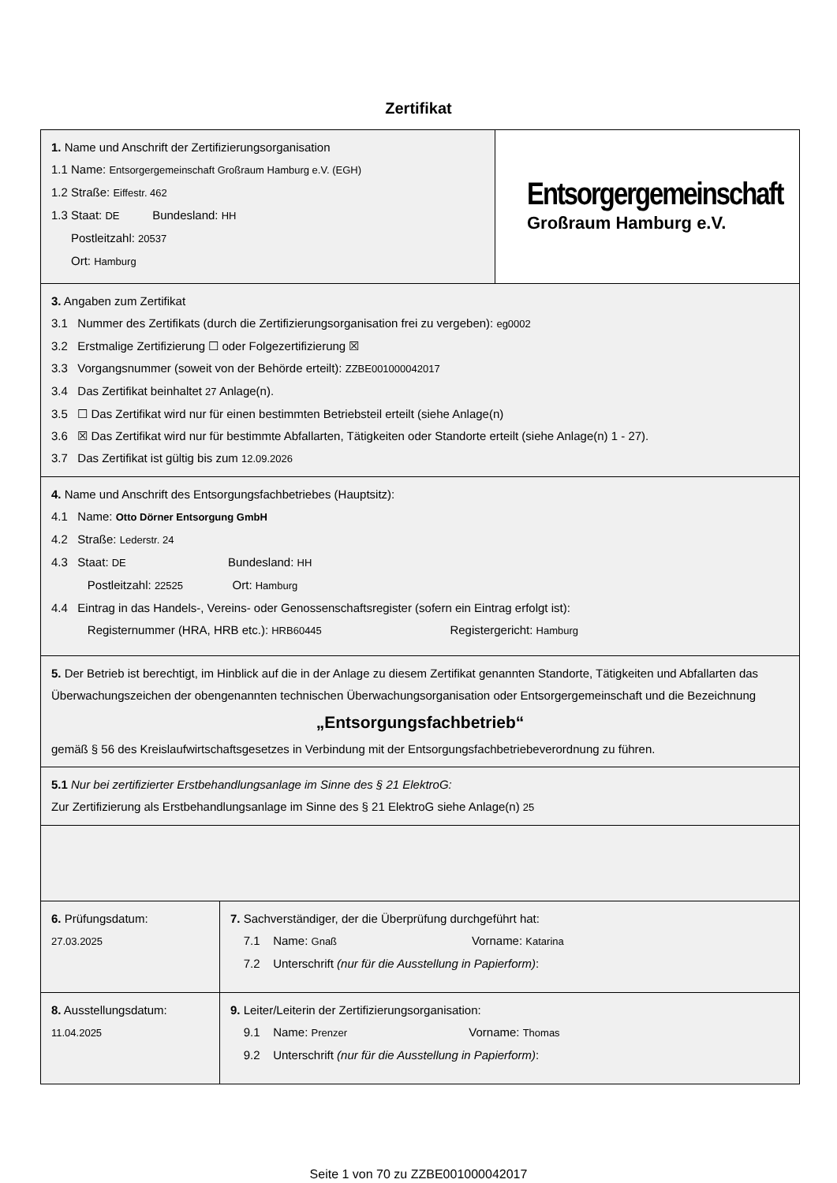Zertifikat
1. Name und Anschrift der Zertifizierungsorganisation
1.1 Name: Entsorgergemeinschaft Großraum Hamburg e.V. (EGH)
1.2 Straße: Eiffestr. 462
1.3 Staat: DE Bundesland: HH
Postleitzahl: 20537
Ort: Hamburg
Entsorgergemeinschaft
Großraum Hamburg e.V.
3. Angaben zum Zertifikat
3.1 Nummer des Zertifikats (durch die Zertifizierungsorganisation frei zu vergeben): eg0002
3.2 Erstmalige Zertifizierung ☐ oder Folgezertifizierung ☒
3.3 Vorgangsnummer (soweit von der Behörde erteilt): ZZBE001000042017
3.4 Das Zertifikat beinhaltet 27 Anlage(n).
3.5 ☐ Das Zertifikat wird nur für einen bestimmten Betriebsteil erteilt (siehe Anlage(n)
3.6 ☒ Das Zertifikat wird nur für bestimmte Abfallarten, Tätigkeiten oder Standorte erteilt (siehe Anlage(n) 1 - 27).
3.7 Das Zertifikat ist gültig bis zum 12.09.2026
4. Name und Anschrift des Entsorgungsfachbetriebes (Hauptsitz):
4.1 Name: Otto Dörner Entsorgung GmbH
4.2 Straße: Lederstr. 24
4.3 Staat: DE Bundesland: HH
Postleitzahl: 22525 Ort: Hamburg
4.4 Eintrag in das Handels-, Vereins- oder Genossenschaftsregister (sofern ein Eintrag erfolgt ist):
Registernummer (HRA, HRB etc.): HRB60445 Registergericht: Hamburg
5. Der Betrieb ist berechtigt, im Hinblick auf die in der Anlage zu diesem Zertifikat genannten Standorte, Tätigkeiten und Abfallarten das Überwachungszeichen der obengenannten technischen Überwachungsorganisation oder Entsorgergemeinschaft und die Bezeichnung
„Entsorgungsfachbetrieb“
gemäß § 56 des Kreislaufwirtschaftsgesetzes in Verbindung mit der Entsorgungsfachbetriebeverordnung zu führen.
5.1 Nur bei zertifizierter Erstbehandlungsanlage im Sinne des § 21 ElektroG:
Zur Zertifizierung als Erstbehandlungsanlage im Sinne des § 21 ElektroG siehe Anlage(n) 25
6. Prüfungsdatum:
27.03.2025
7. Sachverständiger, der die Überprüfung durchgeführt hat:
7.1 Name: Gnaß Vorname: Katarina
7.2 Unterschrift (nur für die Ausstellung in Papierform):
8. Ausstellungsdatum:
11.04.2025
9. Leiter/Leiterin der Zertifizierungsorganisation:
9.1 Name: Prenzer Vorname: Thomas
9.2 Unterschrift (nur für die Ausstellung in Papierform):
Seite 1 von 70 zu ZZBE001000042017